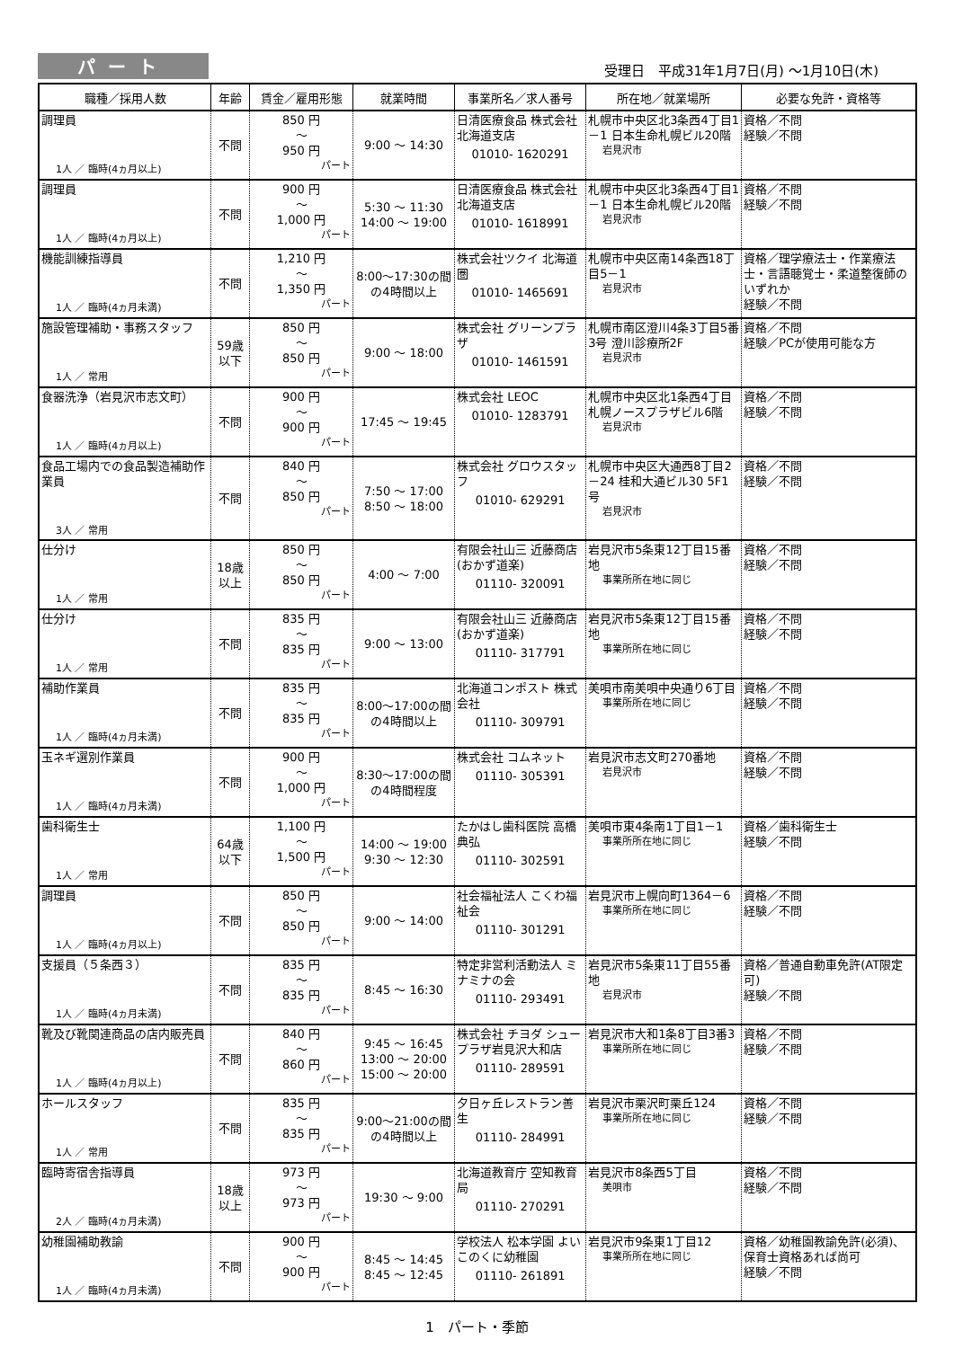パート
受理日　平成31年1月7日(月) ～1月10日(木)
| 職種／採用人数 | 年齢 | 賃金／雇用形態 | 就業時間 | 事業所名／求人番号 | 所在地／就業場所 | 必要な免許・資格等 |
| --- | --- | --- | --- | --- | --- | --- |
| 調理員 1人 ／ 臨時(4ヵ月以上) | 不問 | 850 円 ～ 950 円 パート | 9:00 ～ 14:30 | 日清医療食品 株式会社 北海道支店 01010- 1620291 | 札幌市中央区北3条西4丁目1－1 日本生命札幌ビル20階 岩見沢市 | 資格／不問 経験／不問 |
| 調理員 1人 ／ 臨時(4ヵ月以上) | 不問 | 900 円 ～ 1,000 円 パート | 5:30 ～ 11:30 14:00 ～ 19:00 | 日清医療食品 株式会社 北海道支店 01010- 1618991 | 札幌市中央区北3条西4丁目1－1 日本生命札幌ビル20階 岩見沢市 | 資格／不問 経験／不問 |
| 機能訓練指導員 1人 ／ 臨時(4ヵ月未満) | 不問 | 1,210 円 ～ 1,350 円 パート | 8:00～17:30の間の4時間以上 | 株式会社ツクイ 北海道圏 01010- 1465691 | 札幌市中央区南14条西18丁目5－1 岩見沢市 | 資格／理学療法士・作業療法士・言語聴覚士・柔道整復師のいずれか 経験／不問 |
| 施設管理補助・事務スタッフ 1人 ／ 常用 | 59歳 以下 | 850 円 ～ 850 円 パート | 9:00 ～ 18:00 | 株式会社 グリーンプラザ 01010- 1461591 | 札幌市南区澄川4条3丁目5番3号 澄川診療所2F 岩見沢市 | 資格／不問 経験／PCが使用可能な方 |
| 食器洗浄（岩見沢市志文町） 1人 ／ 臨時(4ヵ月以上) | 不問 | 900 円 ～ 900 円 パート | 17:45 ～ 19:45 | 株式会社 LEOC 01010- 1283791 | 札幌市中央区北1条西4丁目 札幌ノースプラザビル6階 岩見沢市 | 資格／不問 経験／不問 |
| 食品工場内での食品製造補助作業員 3人 ／ 常用 | 不問 | 840 円 ～ 850 円 パート | 7:50 ～ 17:00 8:50 ～ 18:00 | 株式会社 グロウスタッフ 01010- 629291 | 札幌市中央区大通西8丁目2－24 桂和大通ビル30 5F1号 岩見沢市 | 資格／不問 経験／不問 |
| 仕分け 1人 ／ 常用 | 18歳 以上 | 850 円 ～ 850 円 パート | 4:00 ～ 7:00 | 有限会社山三 近藤商店(おかず道楽) 01110- 320091 | 岩見沢市5条東12丁目15番地 事業所所在地に同じ | 資格／不問 経験／不問 |
| 仕分け 1人 ／ 常用 | 不問 | 835 円 ～ 835 円 パート | 9:00 ～ 13:00 | 有限会社山三 近藤商店(おかず道楽) 01110- 317791 | 岩見沢市5条東12丁目15番地 事業所所在地に同じ | 資格／不問 経験／不問 |
| 補助作業員 1人 ／ 臨時(4ヵ月未満) | 不問 | 835 円 ～ 835 円 パート | 8:00～17:00の間の4時間以上 | 北海道コンポスト 株式会社 01110- 309791 | 美唄市南美唄中央通り6丁目 事業所所在地に同じ | 資格／不問 経験／不問 |
| 玉ネギ選別作業員 1人 ／ 臨時(4ヵ月未満) | 不問 | 900 円 ～ 1,000 円 パート | 8:30～17:00の間の4時間程度 | 株式会社 コムネット 01110- 305391 | 岩見沢市志文町270番地 岩見沢市 | 資格／不問 経験／不問 |
| 歯科衛生士 1人 ／ 常用 | 64歳 以下 | 1,100 円 ～ 1,500 円 パート | 14:00 ～ 19:00 9:30 ～ 12:30 | たかはし歯科医院 高橋 典弘 01110- 302591 | 美唄市東4条南1丁目1－1 事業所所在地に同じ | 資格／歯科衛生士 経験／不問 |
| 調理員 1人 ／ 臨時(4ヵ月以上) | 不問 | 850 円 ～ 850 円 パート | 9:00 ～ 14:00 | 社会福祉法人 こくわ福祉会 01110- 301291 | 岩見沢市上幌向町1364－6 事業所所在地に同じ | 資格／不問 経験／不問 |
| 支援員（５条西３） 1人 ／ 臨時(4ヵ月未満) | 不問 | 835 円 ～ 835 円 パート | 8:45 ～ 16:30 | 特定非営利活動法人 ミナミナの会 01110- 293491 | 岩見沢市5条東11丁目55番地 岩見沢市 | 資格／普通自動車免許(AT限定可) 経験／不問 |
| 靴及び靴関連商品の店内販売員 1人 ／ 臨時(4ヵ月以上) | 不問 | 840 円 ～ 860 円 パート | 9:45 ～ 16:45 13:00 ～ 20:00 15:00 ～ 20:00 | 株式会社 チヨダ シュープラザ岩見沢大和店 01110- 289591 | 岩見沢市大和1条8丁目3番3 事業所所在地に同じ | 資格／不問 経験／不問 |
| ホールスタッフ 1人 ／ 常用 | 不問 | 835 円 ～ 835 円 パート | 9:00～21:00の間の4時間以上 | 夕日ヶ丘レストラン善生 01110- 284991 | 岩見沢市栗沢町栗丘124 事業所所在地に同じ | 資格／不問 経験／不問 |
| 臨時寄宿舎指導員 2人 ／ 臨時(4ヵ月未満) | 18歳 以上 | 973 円 ～ 973 円 パート | 19:30 ～ 9:00 | 北海道教育庁 空知教育局 01110- 270291 | 岩見沢市8条西5丁目 美唄市 | 資格／不問 経験／不問 |
| 幼稚園補助教諭 1人 ／ 臨時(4ヵ月未満) | 不問 | 900 円 ～ 900 円 パート | 8:45 ～ 14:45 8:45 ～ 12:45 | 学校法人 松本学園 よいこのくに幼稚園 01110- 261891 | 岩見沢市9条東1丁目12 事業所所在地に同じ | 資格／幼稚園教諭免許(必須)、保育士資格あれば尚可 経験／不問 |
1　パート・季節